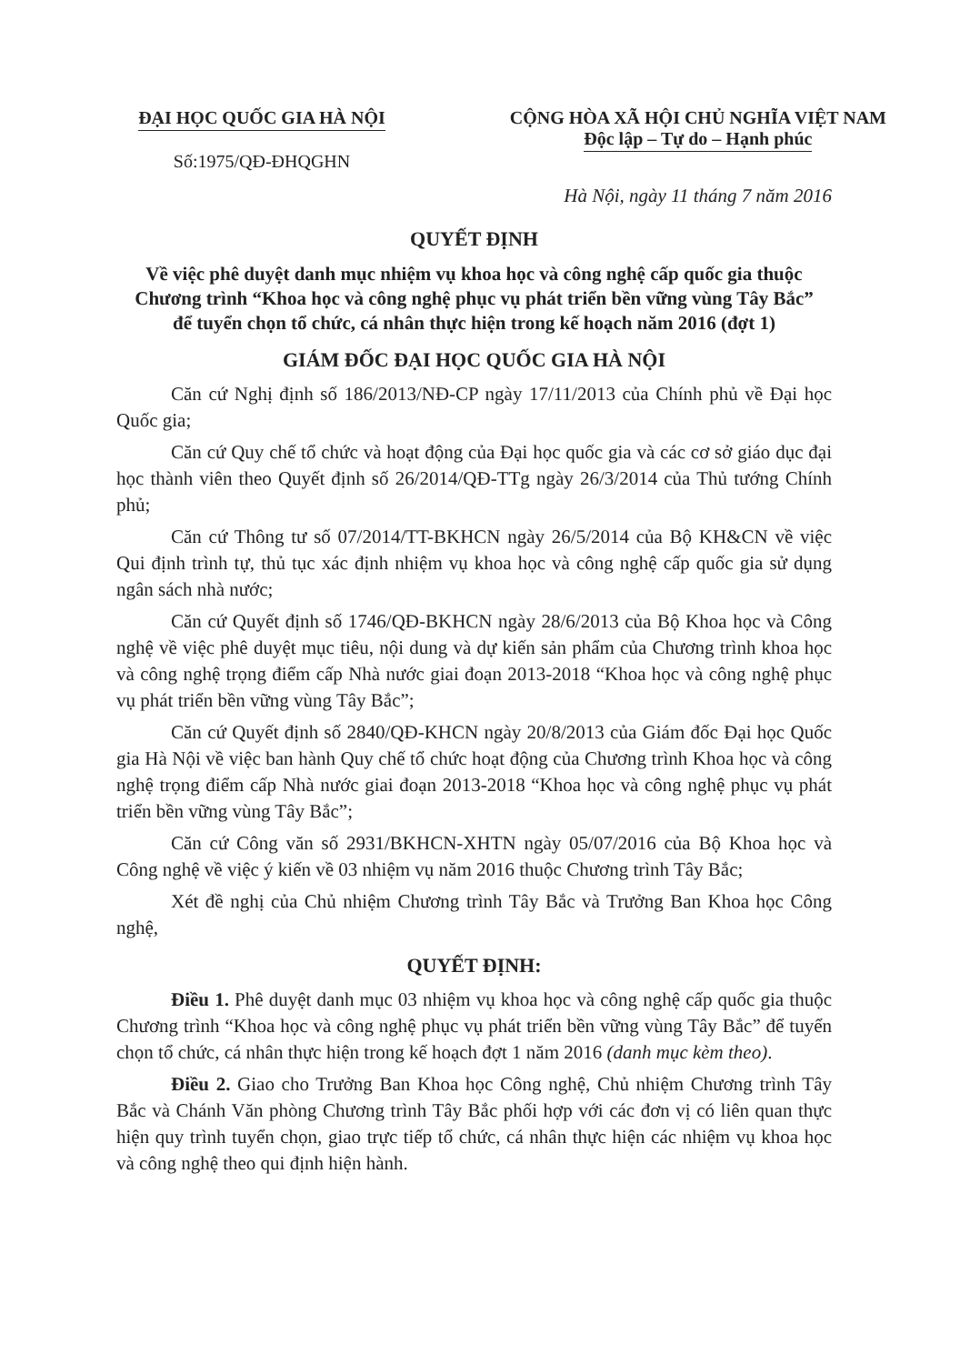ĐẠI HỌC QUỐC GIA HÀ NỘI
Số:1975/QĐ-ĐHQGHN
CỘNG HÒA XÃ HỘI CHỦ NGHĨA VIỆT NAM
Độc lập – Tự do – Hạnh phúc
Hà Nội, ngày 11 tháng 7 năm 2016
QUYẾT ĐỊNH
Về việc phê duyệt danh mục nhiệm vụ khoa học và công nghệ cấp quốc gia thuộc
Chương trình “Khoa học và công nghệ phục vụ phát triển bền vững vùng Tây Bắc”
để tuyển chọn tổ chức, cá nhân thực hiện trong kế hoạch năm 2016 (đợt 1)
GIÁM ĐỐC ĐẠI HỌC QUỐC GIA HÀ NỘI
Căn cứ Nghị định số 186/2013/NĐ-CP ngày 17/11/2013 của Chính phủ về Đại học Quốc gia;
Căn cứ Quy chế tổ chức và hoạt động của Đại học quốc gia và các cơ sở giáo dục đại học thành viên theo Quyết định số 26/2014/QĐ-TTg ngày 26/3/2014 của Thủ tướng Chính phủ;
Căn cứ Thông tư số 07/2014/TT-BKHCN ngày 26/5/2014 của Bộ KH&CN về việc Qui định trình tự, thủ tục xác định nhiệm vụ khoa học và công nghệ cấp quốc gia sử dụng ngân sách nhà nước;
Căn cứ Quyết định số 1746/QĐ-BKHCN ngày 28/6/2013 của Bộ Khoa học và Công nghệ về việc phê duyệt mục tiêu, nội dung và dự kiến sản phẩm của Chương trình khoa học và công nghệ trọng điểm cấp Nhà nước giai đoạn 2013-2018 “Khoa học và công nghệ phục vụ phát triển bền vững vùng Tây Bắc”;
Căn cứ Quyết định số 2840/QĐ-KHCN ngày 20/8/2013 của Giám đốc Đại học Quốc gia Hà Nội về việc ban hành Quy chế tổ chức hoạt động của Chương trình Khoa học và công nghệ trọng điểm cấp Nhà nước giai đoạn 2013-2018 “Khoa học và công nghệ phục vụ phát triển bền vững vùng Tây Bắc”;
Căn cứ Công văn số 2931/BKHCN-XHTN ngày 05/07/2016 của Bộ Khoa học và Công nghệ về việc ý kiến về 03 nhiệm vụ năm 2016 thuộc Chương trình Tây Bắc;
Xét đề nghị của Chủ nhiệm Chương trình Tây Bắc và Trưởng Ban Khoa học Công nghệ,
QUYẾT ĐỊNH:
Điều 1. Phê duyệt danh mục 03 nhiệm vụ khoa học và công nghệ cấp quốc gia thuộc Chương trình “Khoa học và công nghệ phục vụ phát triển bền vững vùng Tây Bắc” để tuyển chọn tổ chức, cá nhân thực hiện trong kế hoạch đợt 1 năm 2016 (danh mục kèm theo).
Điều 2. Giao cho Trưởng Ban Khoa học Công nghệ, Chủ nhiệm Chương trình Tây Bắc và Chánh Văn phòng Chương trình Tây Bắc phối hợp với các đơn vị có liên quan thực hiện quy trình tuyển chọn, giao trực tiếp tổ chức, cá nhân thực hiện các nhiệm vụ khoa học và công nghệ theo qui định hiện hành.